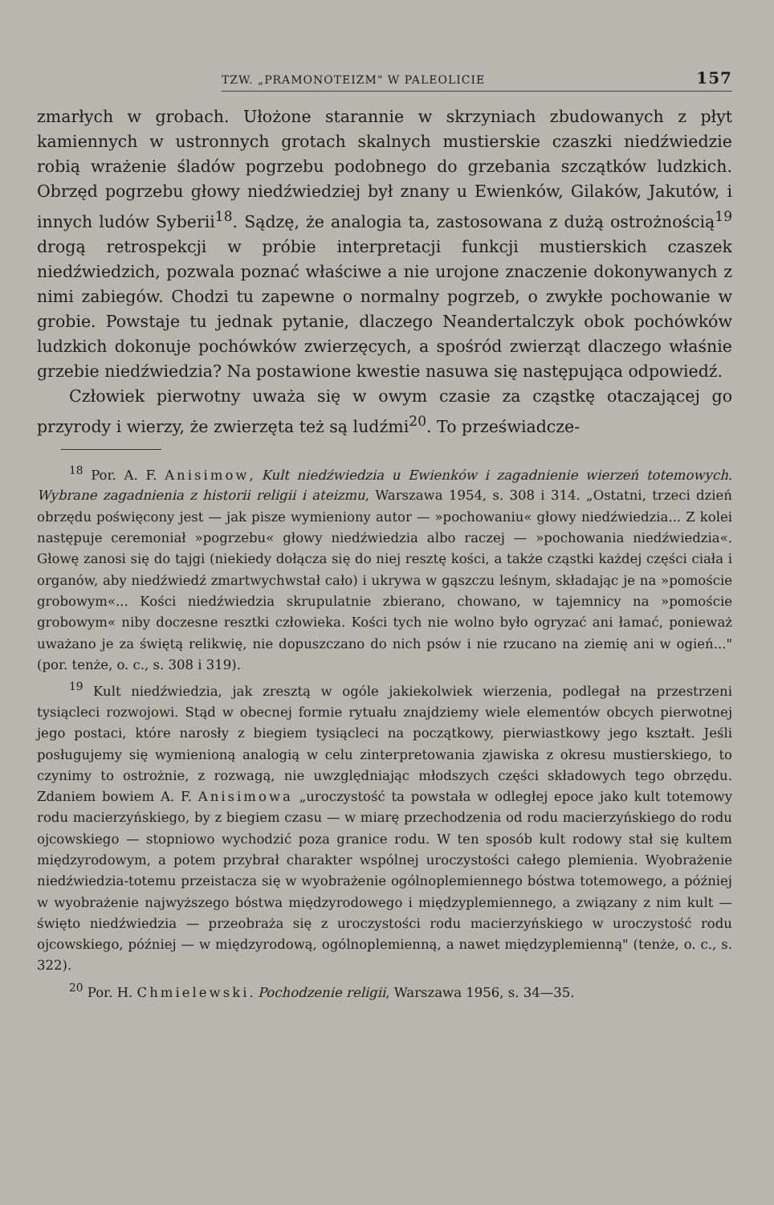TZW. „PRAMONOTEIZM" W PALEOLICIE 157
zmarłych w grobach. Ułożone starannie w skrzyniach zbudowanych z płyt kamiennych w ustronnych grotach skalnych mustierskie czaszki niedźwiedzie robią wrażenie śladów pogrzebu podobnego do grzebania szczątków ludzkich. Obrzęd pogrzebu głowy niedźwiedziej był znany u Ewienków, Gilaków, Jakutów, i innych ludów Syberii<sup>18</sup>. Sądzę, że analogia ta, zastosowana z dużą ostrożnością<sup>19</sup> drogą retrospekcji w próbie interpretacji funkcji mustierskich czaszek niedźwiedzich, pozwala poznać właściwe a nie urojone znaczenie dokonywanych z nimi zabiegów. Chodzi tu zapewne o normalny pogrzeb, o zwykłe pochowanie w grobie. Powstaje tu jednak pytanie, dlaczego Neandertalczyk obok pochówków ludzkich dokonuje pochówków zwierzęcych, a spośród zwierząt dlaczego właśnie grzebie niedźwiedzia? Na postawione kwestie nasuwa się następująca odpowiedź.
Człowiek pierwotny uważa się w owym czasie za cząstkę otaczającej go przyrody i wierzy, że zwierzęta też są ludźmi<sup>20</sup>. To przeświadcze-
<sup>18</sup> Por. A. F. Anisimow, Kult niedźwiedzia u Ewienków i zagadnienie wierzeń totemowych. Wybrane zagadnienia z historii religii i ateizmu, Warszawa 1954, s. 308 i 314. „Ostatni, trzeci dzień obrzędu poświęcony jest — jak pisze wymieniony autor — »pochowaniu« głowy niedźwiedzia... Z kolei następuje ceremoniał »pogrzebu« głowy niedźwiedzia albo raczej — »pochowania niedźwiedzia«. Głowę zanosi się do tajgi (niekiedy dołącza się do niej resztę kości, a także cząstki każdej części ciała i organów, aby niedźwiedź zmartwychwstał cało) i ukrywa w gąszczu leśnym, składając je na »pomoście grobowym«... Kości niedźwiedzia skrupulatnie zbierano, chowano, w tajemnicy na »pomoście grobowym« niby doczesne resztki człowieka. Kości tych nie wolno było ogryzać ani łamać, ponieważ uważano je za świętą relikwię, nie dopuszczano do nich psów i nie rzucano na ziemię ani w ogień..." (por. tenże, o. c., s. 308 i 319).
<sup>19</sup> Kult niedźwiedzia, jak zresztą w ogóle jakiekolwiek wierzenia, podlegał na przestrzeni tysiącleci rozwojowi. Stąd w obecnej formie rytuału znajdziemy wiele elementów obcych pierwotnej jego postaci, które narosły z biegiem tysiącleci na początkowy, pierwiastkowy jego kształt. Jeśli posługujemy się wymienioną analogią w celu zinterpretowania zjawiska z okresu mustierskiego, to czynimy to ostrożnie, z rozwagą, nie uwzględniając młodszych części składowych tego obrzędu. Zdaniem bowiem A. F. Anisimowa „uroczystość ta powstała w odległej epoce jako kult totemowy rodu macierzyńskiego, by z biegiem czasu — w miarę przechodzenia od rodu macierzyńskiego do rodu ojcowskiego — stopniowo wychodzić poza granice rodu. W ten sposób kult rodowy stał się kultem międzyrodowym, a potem przybrał charakter wspólnej uroczystości całego plemienia. Wyobrażenie niedźwiedzia-totemu przeistacza się w wyobrażenie ogólnoplemiennego bóstwa totemowego, a później w wyobrażenie najwyższego bóstwa międzyrodowego i międzyplemiennego, a związany z nim kult — święto niedźwiedzia — przeobraża się z uroczystości rodu macierzyńskiego w uroczystość rodu ojcowskiego, później — w międzyrodową, ogólnoplemienną, a nawet międzyplemienną" (tenże, o. c., s. 322).
<sup>20</sup> Por. H. Chmielewski. Pochodzenie religii, Warszawa 1956, s. 34—35.